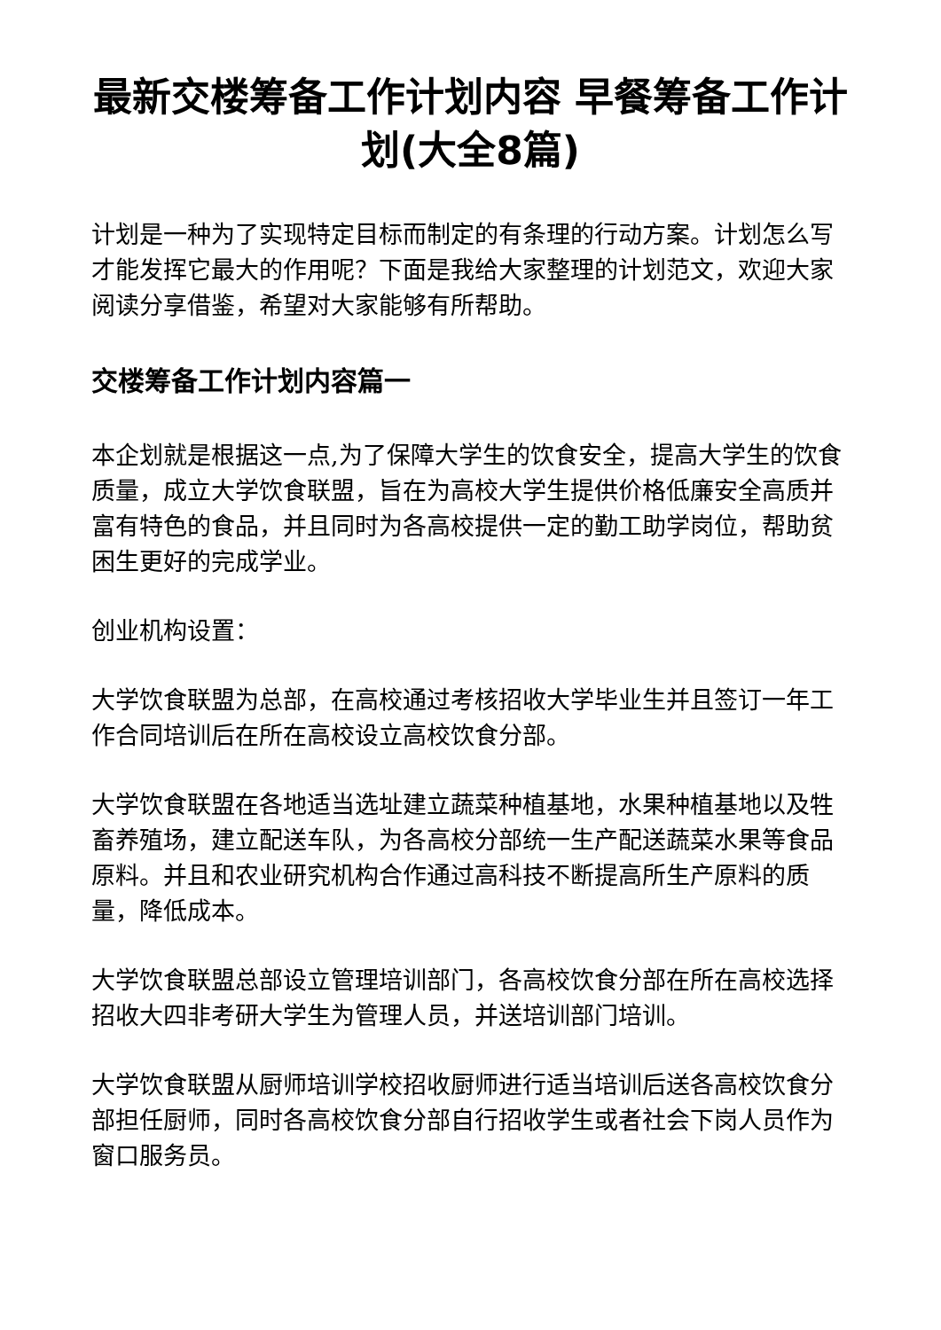最新交楼筹备工作计划内容 早餐筹备工作计划(大全8篇)
计划是一种为了实现特定目标而制定的有条理的行动方案。计划怎么写才能发挥它最大的作用呢？下面是我给大家整理的计划范文，欢迎大家阅读分享借鉴，希望对大家能够有所帮助。
交楼筹备工作计划内容篇一
本企划就是根据这一点,为了保障大学生的饮食安全，提高大学生的饮食质量，成立大学饮食联盟，旨在为高校大学生提供价格低廉安全高质并富有特色的食品，并且同时为各高校提供一定的勤工助学岗位，帮助贫困生更好的完成学业。
创业机构设置：
大学饮食联盟为总部，在高校通过考核招收大学毕业生并且签订一年工作合同培训后在所在高校设立高校饮食分部。
大学饮食联盟在各地适当选址建立蔬菜种植基地，水果种植基地以及牲畜养殖场，建立配送车队，为各高校分部统一生产配送蔬菜水果等食品原料。并且和农业研究机构合作通过高科技不断提高所生产原料的质量，降低成本。
大学饮食联盟总部设立管理培训部门，各高校饮食分部在所在高校选择招收大四非考研大学生为管理人员，并送培训部门培训。
大学饮食联盟从厨师培训学校招收厨师进行适当培训后送各高校饮食分部担任厨师，同时各高校饮食分部自行招收学生或者社会下岗人员作为窗口服务员。